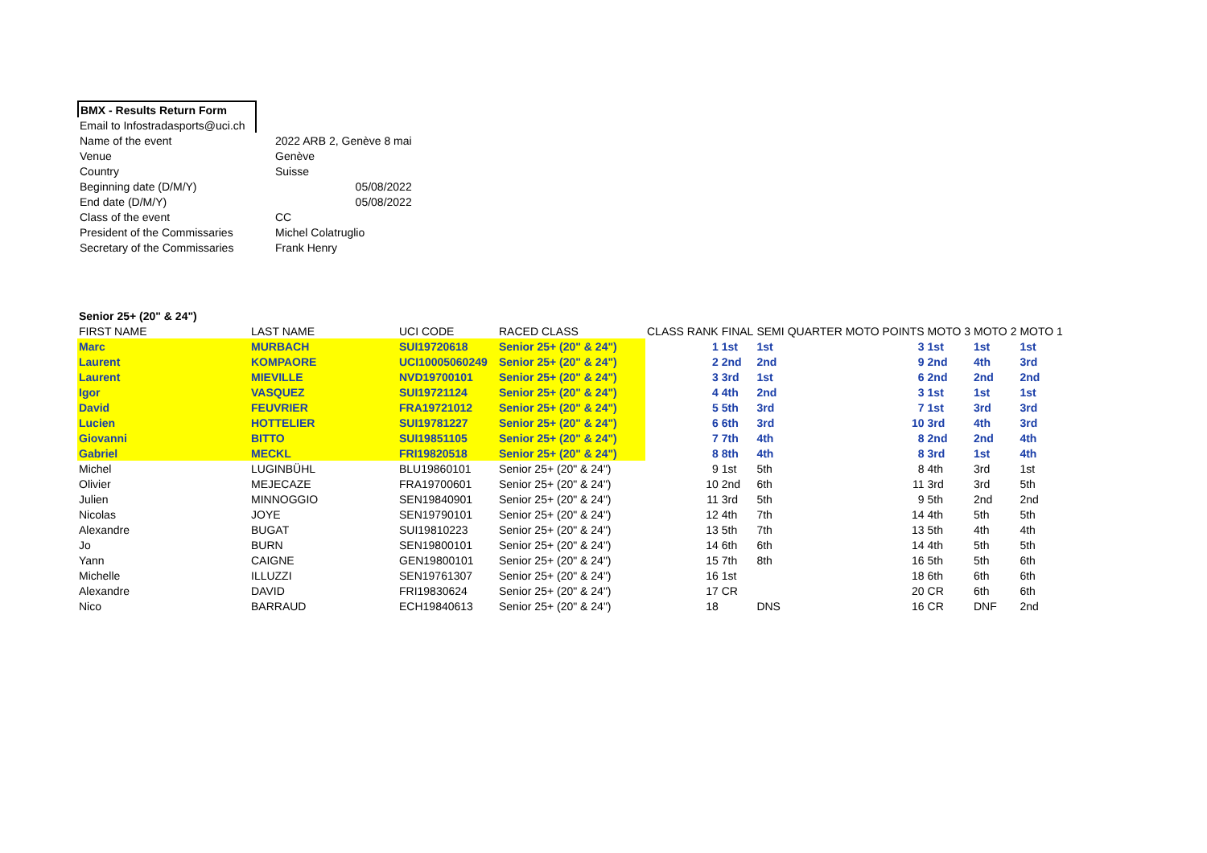| BMX - Results Return Form | |
| Email to Infostradasports@uci.ch | |
| Name of the event | 2022 ARB 2, Genève 8 mai |
| Venue | Genève |
| Country | Suisse |
| Beginning date (D/M/Y) | 05/08/2022 |
| End date (D/M/Y) | 05/08/2022 |
| Class of the event | CC |
| President of the Commissaries | Michel Colatruglio |
| Secretary of the Commissaries | Frank Henry |
| Senior 25+ (20" & 24") | | | | | | | | | | | |
| FIRST NAME | LAST NAME | UCI CODE | RACED CLASS | CLASS RANK | FINAL | SEMI | QUARTER | MOTO POINTS | MOTO 3 | MOTO 2 | MOTO 1 |
| Marc | MURBACH | SUI19720618 | Senior 25+ (20" & 24") | 1 | 1st | 1st | | 3 | 1st | 1st | 1st |
| Laurent | KOMPAORE | UCI10005060249 | Senior 25+ (20" & 24") | 2 | 2nd | 2nd | | 9 | 2nd | 4th | 3rd |
| Laurent | MIEVILLE | NVD19700101 | Senior 25+ (20" & 24") | 3 | 3rd | 1st | | 6 | 2nd | 2nd | 2nd |
| Igor | VASQUEZ | SUI19721124 | Senior 25+ (20" & 24") | 4 | 4th | 2nd | | 3 | 1st | 1st | 1st |
| David | FEUVRIER | FRA19721012 | Senior 25+ (20" & 24") | 5 | 5th | 3rd | | 7 | 1st | 3rd | 3rd |
| Lucien | HOTTELIER | SUI19781227 | Senior 25+ (20" & 24") | 6 | 6th | 3rd | | 10 | 3rd | 4th | 3rd |
| Giovanni | BITTO | SUI19851105 | Senior 25+ (20" & 24") | 7 | 7th | 4th | | 8 | 2nd | 2nd | 4th |
| Gabriel | MECKL | FRI19820518 | Senior 25+ (20" & 24") | 8 | 8th | 4th | | 8 | 3rd | 1st | 4th |
| Michel | LUGINBÜHL | BLU19860101 | Senior 25+ (20" & 24") | 9 | 1st | 5th | | 8 | 4th | 3rd | 1st |
| Olivier | MEJECAZE | FRA19700601 | Senior 25+ (20" & 24") | 10 | 2nd | 6th | | 11 | 3rd | 3rd | 5th |
| Julien | MINNOGGIO | SEN19840901 | Senior 25+ (20" & 24") | 11 | 3rd | 5th | | 9 | 5th | 2nd | 2nd |
| Nicolas | JOYE | SEN19790101 | Senior 25+ (20" & 24") | 12 | 4th | 7th | | 14 | 4th | 5th | 5th |
| Alexandre | BUGAT | SUI19810223 | Senior 25+ (20" & 24") | 13 | 5th | 7th | | 13 | 5th | 4th | 4th |
| Jo | BURN | SEN19800101 | Senior 25+ (20" & 24") | 14 | 6th | 6th | | 14 | 4th | 5th | 5th |
| Yann | CAIGNE | GEN19800101 | Senior 25+ (20" & 24") | 15 | 7th | 8th | | 16 | 5th | 5th | 6th |
| Michelle | ILLUZZI | SEN19761307 | Senior 25+ (20" & 24") | 16 | 1st | | | 18 | 6th | 6th | 6th |
| Alexandre | DAVID | FRI19830624 | Senior 25+ (20" & 24") | 17 | CR | | | 20 | CR | 6th | 6th |
| Nico | BARRAUD | ECH19840613 | Senior 25+ (20" & 24") | 18 | | DNS | | 16 | CR | DNF | 2nd |